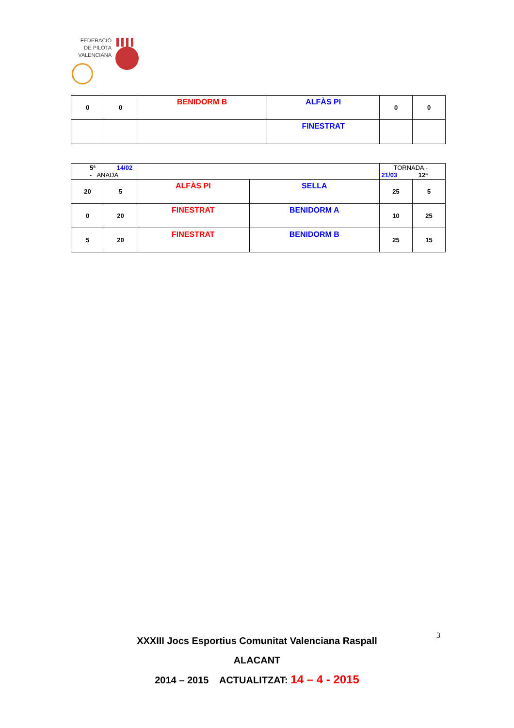FEDERACIÓ
DE PILOTA
VALENCIANA
| 0 | 0 | BENIDORM B | ALFÀS PI | 0 | 0 |
| | | | FINESTRAT | | |
| 5ª 14/02 - ANADA | | | | TORNADA - 21/03 12ª | |
| 20 | 5 | ALFÀS PI | SELLA | 25 | 5 |
| 0 | 20 | FINESTRAT | BENIDORM A | 10 | 25 |
| 5 | 20 | FINESTRAT | BENIDORM B | 25 | 15 |
XXXIII Jocs Esportius Comunitat Valenciana Raspall
ALACANT
2014 – 2015 ACTUALITZAT: 14 – 4 - 2015
3